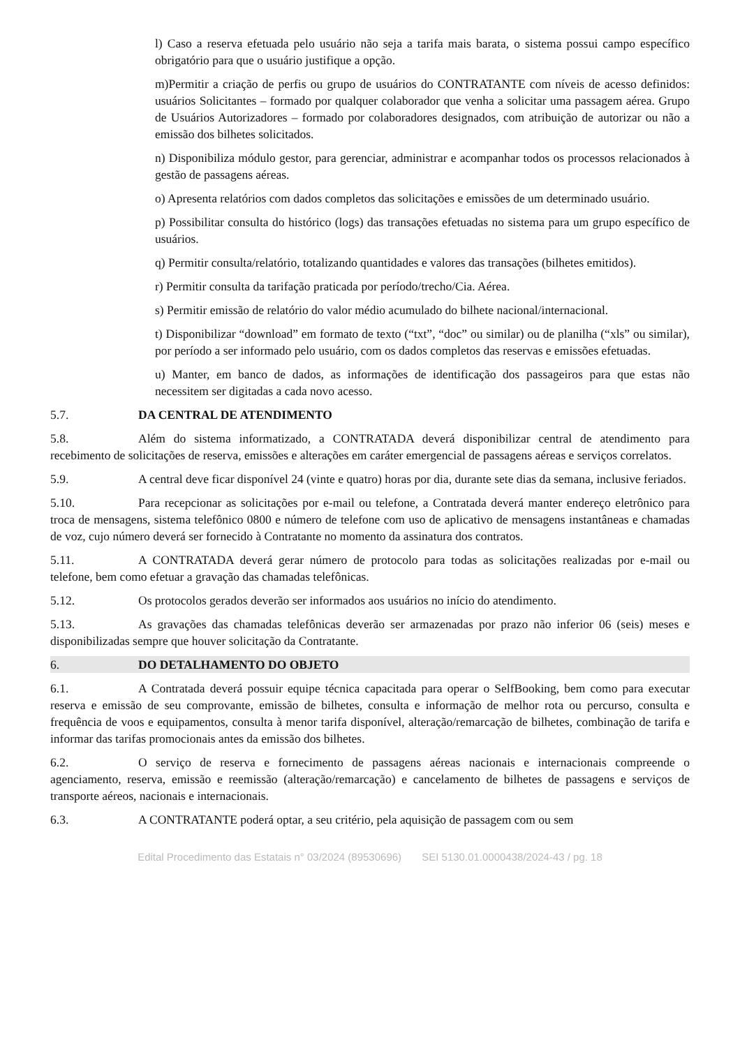l) Caso a reserva efetuada pelo usuário não seja a tarifa mais barata, o sistema possui campo específico obrigatório para que o usuário justifique a opção.
m)Permitir a criação de perfis ou grupo de usuários do CONTRATANTE com níveis de acesso definidos: usuários Solicitantes – formado por qualquer colaborador que venha a solicitar uma passagem aérea. Grupo de Usuários Autorizadores – formado por colaboradores designados, com atribuição de autorizar ou não a emissão dos bilhetes solicitados.
n) Disponibiliza módulo gestor, para gerenciar, administrar e acompanhar todos os processos relacionados à gestão de passagens aéreas.
o) Apresenta relatórios com dados completos das solicitações e emissões de um determinado usuário.
p) Possibilitar consulta do histórico (logs) das transações efetuadas no sistema para um grupo específico de usuários.
q) Permitir consulta/relatório, totalizando quantidades e valores das transações (bilhetes emitidos).
r) Permitir consulta da tarifação praticada por período/trecho/Cia. Aérea.
s) Permitir emissão de relatório do valor médio acumulado do bilhete nacional/internacional.
t) Disponibilizar “download” em formato de texto (“txt”, “doc” ou similar) ou de planilha (“xls” ou similar), por período a ser informado pelo usuário, com os dados completos das reservas e emissões efetuadas.
u) Manter, em banco de dados, as informações de identificação dos passageiros para que estas não necessitem ser digitadas a cada novo acesso.
5.7. DA CENTRAL DE ATENDIMENTO
5.8. Além do sistema informatizado, a CONTRATADA deverá disponibilizar central de atendimento para recebimento de solicitações de reserva, emissões e alterações em caráter emergencial de passagens aéreas e serviços correlatos.
5.9. A central deve ficar disponível 24 (vinte e quatro) horas por dia, durante sete dias da semana, inclusive feriados.
5.10. Para recepcionar as solicitações por e-mail ou telefone, a Contratada deverá manter endereço eletrônico para troca de mensagens, sistema telefônico 0800 e número de telefone com uso de aplicativo de mensagens instantâneas e chamadas de voz, cujo número deverá ser fornecido à Contratante no momento da assinatura dos contratos.
5.11. A CONTRATADA deverá gerar número de protocolo para todas as solicitações realizadas por e-mail ou telefone, bem como efetuar a gravação das chamadas telefônicas.
5.12. Os protocolos gerados deverão ser informados aos usuários no início do atendimento.
5.13. As gravações das chamadas telefônicas deverão ser armazenadas por prazo não inferior 06 (seis) meses e disponibilizadas sempre que houver solicitação da Contratante.
6. DO DETALHAMENTO DO OBJETO
6.1. A Contratada deverá possuir equipe técnica capacitada para operar o SelfBooking, bem como para executar reserva e emissão de seu comprovante, emissão de bilhetes, consulta e informação de melhor rota ou percurso, consulta e frequência de voos e equipamentos, consulta à menor tarifa disponível, alteração/remarcação de bilhetes, combinação de tarifa e informar das tarifas promocionais antes da emissão dos bilhetes.
6.2. O serviço de reserva e fornecimento de passagens aéreas nacionais e internacionais compreende o agenciamento, reserva, emissão e reemissão (alteração/remarcação) e cancelamento de bilhetes de passagens e serviços de transporte aéreos, nacionais e internacionais.
6.3. A CONTRATANTE poderá optar, a seu critério, pela aquisição de passagem com ou sem
Edital Procedimento das Estatais n° 03/2024 (89530696) SEI 5130.01.0000438/2024-43 / pg. 18